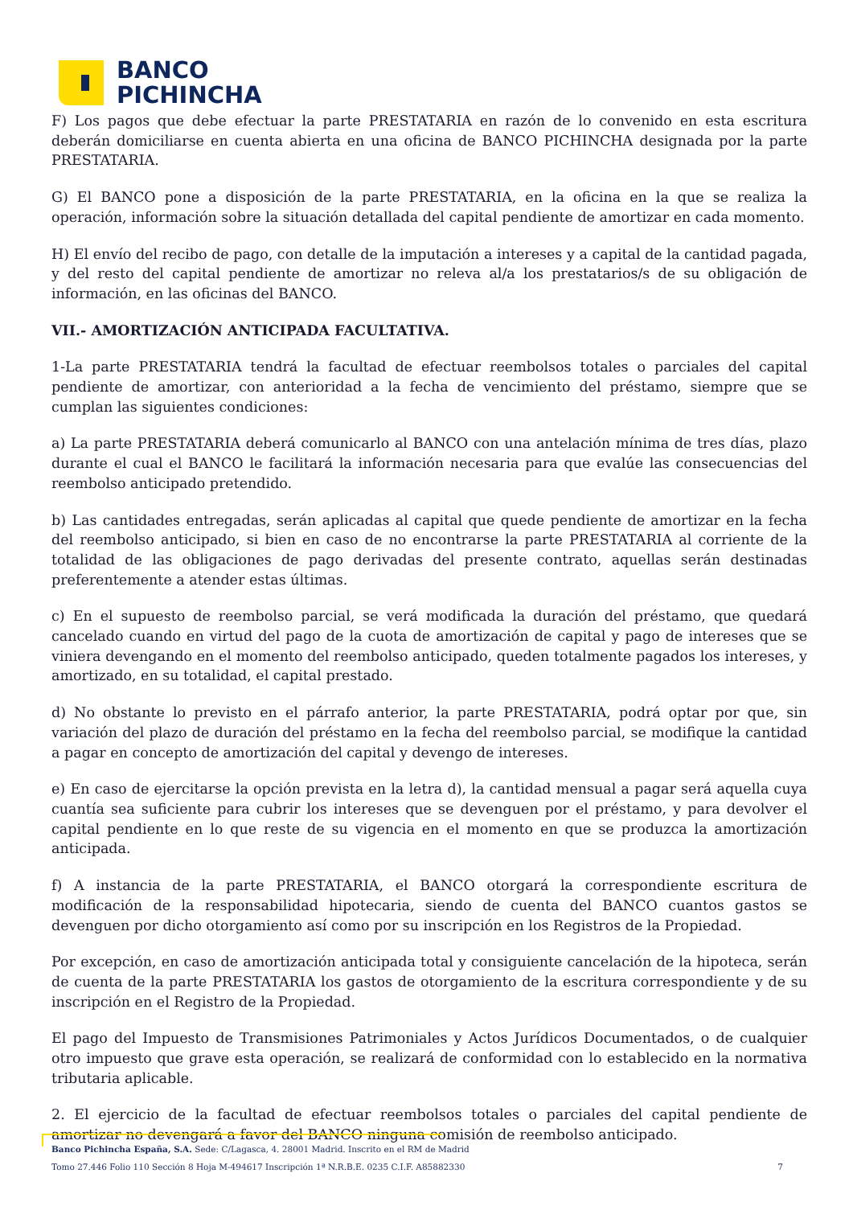BANCO
PICHINCHA
F) Los pagos que debe efectuar la parte PRESTATARIA en razón de lo convenido en esta escritura deberán domiciliarse en cuenta abierta en una oficina de BANCO PICHINCHA designada por la parte PRESTATARIA.
G) El BANCO pone a disposición de la parte PRESTATARIA, en la oficina en la que se realiza la operación, información sobre la situación detallada del capital pendiente de amortizar en cada momento.
H) El envío del recibo de pago, con detalle de la imputación a intereses y a capital de la cantidad pagada, y del resto del capital pendiente de amortizar no releva al/a los prestatarios/s de su obligación de información, en las oficinas del BANCO.
VII.- AMORTIZACIÓN ANTICIPADA FACULTATIVA.
1-La parte PRESTATARIA tendrá la facultad de efectuar reembolsos totales o parciales del capital pendiente de amortizar, con anterioridad a la fecha de vencimiento del préstamo, siempre que se cumplan las siguientes condiciones:
a) La parte PRESTATARIA deberá comunicarlo al BANCO con una antelación mínima de tres días, plazo durante el cual el BANCO le facilitará la información necesaria para que evalúe las consecuencias del reembolso anticipado pretendido.
b) Las cantidades entregadas, serán aplicadas al capital que quede pendiente de amortizar en la fecha del reembolso anticipado, si bien en caso de no encontrarse la parte PRESTATARIA al corriente de la totalidad de las obligaciones de pago derivadas del presente contrato, aquellas serán destinadas preferentemente a atender estas últimas.
c) En el supuesto de reembolso parcial, se verá modificada la duración del préstamo, que quedará cancelado cuando en virtud del pago de la cuota de amortización de capital y pago de intereses que se viniera devengando en el momento del reembolso anticipado, queden totalmente pagados los intereses, y amortizado, en su totalidad, el capital prestado.
d) No obstante lo previsto en el párrafo anterior, la parte PRESTATARIA, podrá optar por que, sin variación del plazo de duración del préstamo en la fecha del reembolso parcial, se modifique la cantidad a pagar en concepto de amortización del capital y devengo de intereses.
e) En caso de ejercitarse la opción prevista en la letra d), la cantidad mensual a pagar será aquella cuya cuantía sea suficiente para cubrir los intereses que se devenguen por el préstamo, y para devolver el capital pendiente en lo que reste de su vigencia en el momento en que se produzca la amortización anticipada.
f) A instancia de la parte PRESTATARIA, el BANCO otorgará la correspondiente escritura de modificación de la responsabilidad hipotecaria, siendo de cuenta del BANCO cuantos gastos se devenguen por dicho otorgamiento así como por su inscripción en los Registros de la Propiedad.
Por excepción, en caso de amortización anticipada total y consiguiente cancelación de la hipoteca, serán de cuenta de la parte PRESTATARIA los gastos de otorgamiento de la escritura correspondiente y de su inscripción en el Registro de la Propiedad.
El pago del Impuesto de Transmisiones Patrimoniales y Actos Jurídicos Documentados, o de cualquier otro impuesto que grave esta operación, se realizará de conformidad con lo establecido en la normativa tributaria aplicable.
2. El ejercicio de la facultad de efectuar reembolsos totales o parciales del capital pendiente de amortizar no devengará a favor del BANCO ninguna comisión de reembolso anticipado.
Banco Pichincha España, S.A. Sede: C/Lagasca, 4. 28001 Madrid. Inscrito en el RM de Madrid
Tomo 27.446 Folio 110 Sección 8 Hoja M-494617 Inscripción 1ª N.R.B.E. 0235 C.I.F. A85882330 7